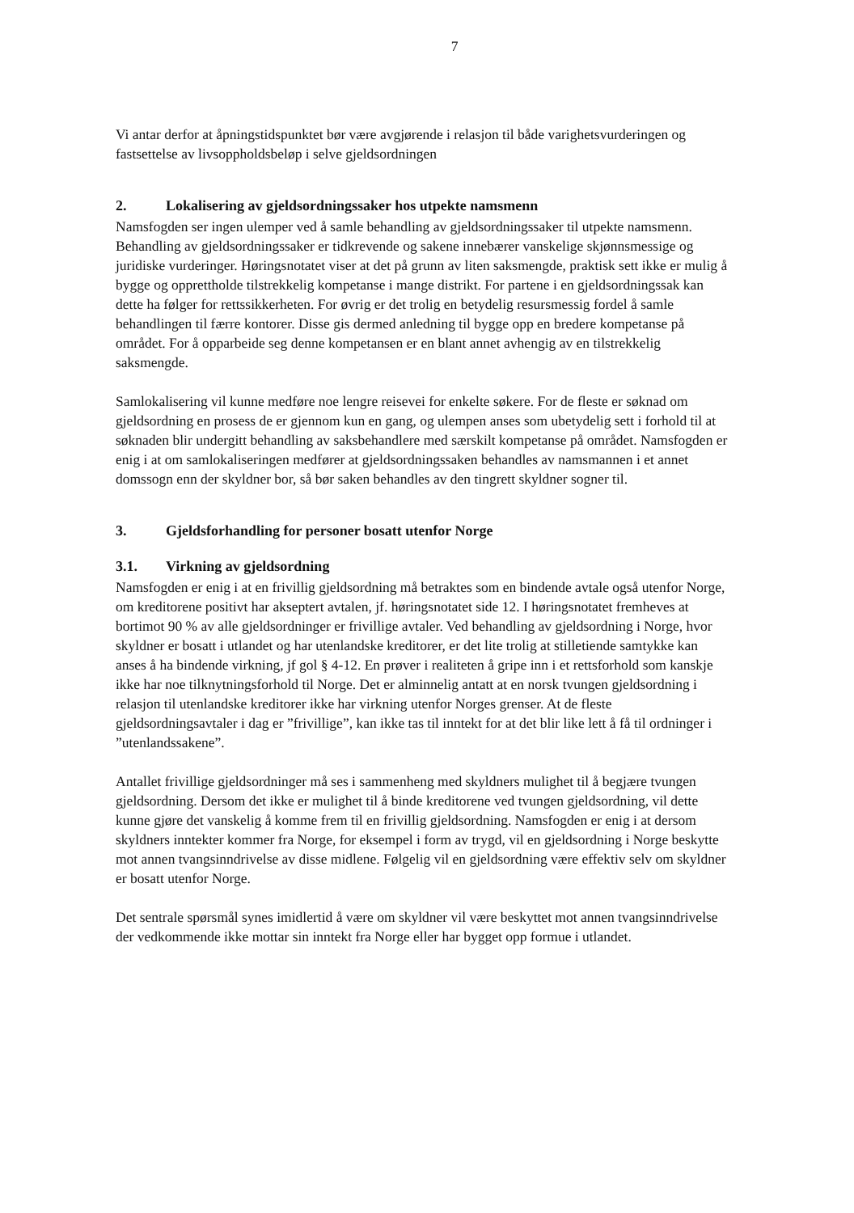7
Vi antar derfor at åpningstidspunktet bør være avgjørende i relasjon til både varighetsvurderingen og fastsettelse av livsoppholdsbeløp i selve gjeldsordningen
2. Lokalisering av gjeldsordningssaker hos utpekte namsmenn
Namsfogden ser ingen ulemper ved å samle behandling av gjeldsordningssaker til utpekte namsmenn. Behandling av gjeldsordningssaker er tidkrevende og sakene innebærer vanskelige skjønnsmessige og juridiske vurderinger. Høringsnotatet viser at det på grunn av liten saksmengde, praktisk sett ikke er mulig å bygge og opprettholde tilstrekkelig kompetanse i mange distrikt. For partene i en gjeldsordningssak kan dette ha følger for rettssikkerheten. For øvrig er det trolig en betydelig resursmessig fordel å samle behandlingen til færre kontorer. Disse gis dermed anledning til bygge opp en bredere kompetanse på området. For å opparbeide seg denne kompetansen er en blant annet avhengig av en tilstrekkelig saksmengde.
Samlokalisering vil kunne medføre noe lengre reisevei for enkelte søkere. For de fleste er søknad om gjeldsordning en prosess de er gjennom kun en gang, og ulempen anses som ubetydelig sett i forhold til at søknaden blir undergitt behandling av saksbehandlere med særskilt kompetanse på området. Namsfogden er enig i at om samlokaliseringen medfører at gjeldsordningssaken behandles av namsmannen i et annet domssogn enn der skyldner bor, så bør saken behandles av den tingrett skyldner sogner til.
3. Gjeldsforhandling for personer bosatt utenfor Norge
3.1. Virkning av gjeldsordning
Namsfogden er enig i at en frivillig gjeldsordning må betraktes som en bindende avtale også utenfor Norge, om kreditorene positivt har akseptert avtalen, jf. høringsnotatet side 12. I høringsnotatet fremheves at bortimot 90 % av alle gjeldsordninger er frivillige avtaler. Ved behandling av gjeldsordning i Norge, hvor skyldner er bosatt i utlandet og har utenlandske kreditorer, er det lite trolig at stilletiende samtykke kan anses å ha bindende virkning, jf gol § 4-12. En prøver i realiteten å gripe inn i et rettsforhold som kanskje ikke har noe tilknytningsforhold til Norge. Det er alminnelig antatt at en norsk tvungen gjeldsordning i relasjon til utenlandske kreditorer ikke har virkning utenfor Norges grenser. At de fleste gjeldsordningsavtaler i dag er ”frivillige”, kan ikke tas til inntekt for at det blir like lett å få til ordninger i ”utenlandssakene”.
Antallet frivillige gjeldsordninger må ses i sammenheng med skyldners mulighet til å begjære tvungen gjeldsordning. Dersom det ikke er mulighet til å binde kreditorene ved tvungen gjeldsordning, vil dette kunne gjøre det vanskelig å komme frem til en frivillig gjeldsordning. Namsfogden er enig i at dersom skyldners inntekter kommer fra Norge, for eksempel i form av trygd, vil en gjeldsordning i Norge beskytte mot annen tvangsinndrivelse av disse midlene. Følgelig vil en gjeldsordning være effektiv selv om skyldner er bosatt utenfor Norge.
Det sentrale spørsmål synes imidlertid å være om skyldner vil være beskyttet mot annen tvangsinndrivelse der vedkommende ikke mottar sin inntekt fra Norge eller har bygget opp formue i utlandet.